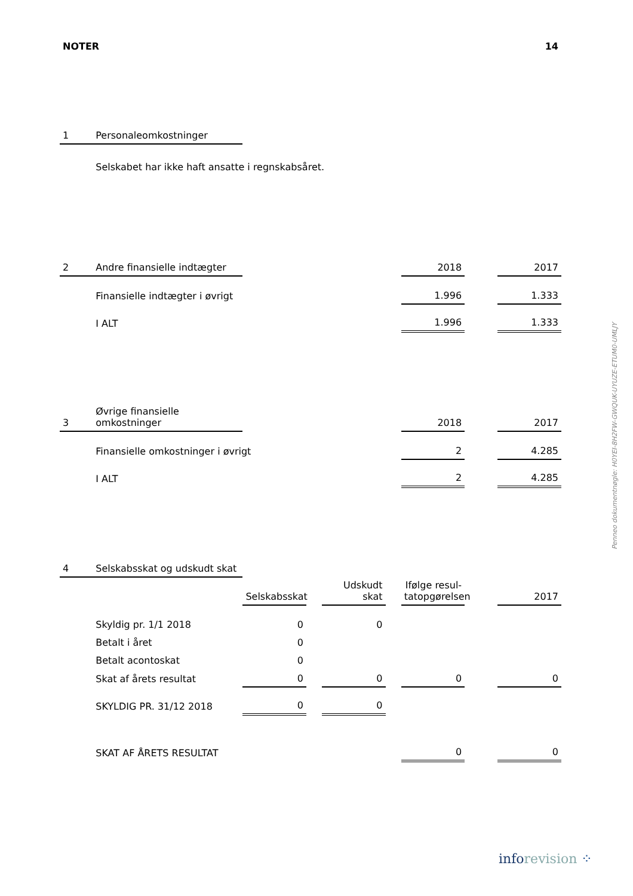NOTER 14
| 1 | Personaleomkostninger | | | | | | | |
| | Selskabet har ikke haft ansatte i regnskabsåret. | | | | | | | |
| 2 | Andre finansielle indtægter | | | | | 2018 | | 2017 |
| | Finansielle indtægter i øvrigt | | | | | 1.996 | | 1.333 |
| | I ALT | | | | | 1.996 | | 1.333 |
| 3 | Øvrige finansielle omkostninger | | | | | 2018 | | 2017 |
| | Finansielle omkostninger i øvrigt | | | | | 2 | | 4.285 |
| | I ALT | | | | | 2 | | 4.285 |
| 4 | Selskabsskat og udskudt skat | | | | | | | |
| | | Selskabsskat | | Udskudt skat | | Ifølge resul- tatopgørelsen | | 2017 |
| | Skyldig pr. 1/1 2018 | 0 | | 0 | | | | |
| | Betalt i året | 0 | | | | | | |
| | Betalt acontoskat | 0 | | | | | | |
| | Skat af årets resultat | 0 | | 0 | | 0 | | 0 |
| | SKYLDIG PR. 31/12 2018 | 0 | | 0 | | | | |
| | SKAT AF ÅRETS RESULTAT | | | | | 0 | | 0 |
Penneo dokumentnøgle: H0YEI-8H2FW-GWQUK-UYUZE-ETUM0-UMLJY
inforevision ⁘